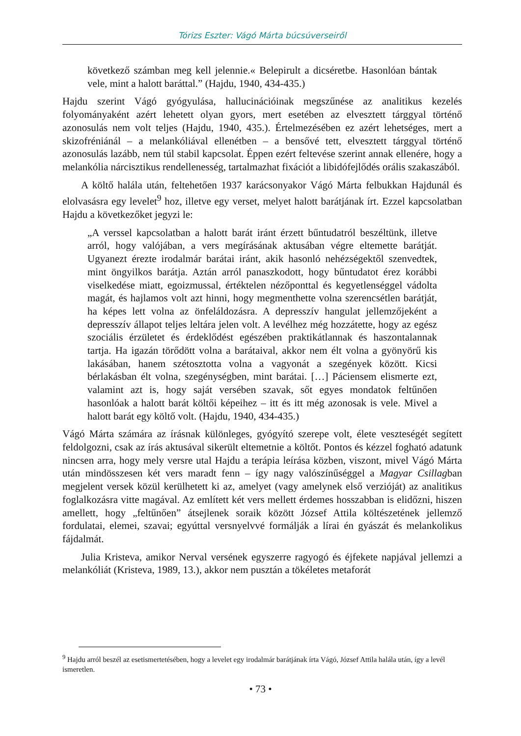Tórizs Eszter: Vágó Márta búcsúverseiről
következő számban meg kell jelennie.« Belepirult a dicséretbe. Hasonlóan bántak vele, mint a halott baráttal.” (Hajdu, 1940, 434-435.)
Hajdu szerint Vágó gyógyulása, hallucinációinak megszűnése az analitikus kezelés folyományaként azért lehetett olyan gyors, mert esetében az elvesztett tárggyal történő azonosulás nem volt teljes (Hajdu, 1940, 435.). Értelmezésében ez azért lehetséges, mert a skizofréniánál – a melankóliával ellenétben – a bensővé tett, elvesztett tárggyal történő azonosulás lazább, nem túl stabil kapcsolat. Éppen ezért feltevése szerint annak ellenére, hogy a melankólia nárcisztikus rendellenesség, tartalmazhat fixációt a libidófejlődés orális szakaszából.
A költő halála után, feltehetően 1937 karácsonyakor Vágó Márta felbukkan Hajdunál és elolvasásra egy levelet<sup>9</sup> hoz, illetve egy verset, melyet halott barátjának írt. Ezzel kapcsolatban Hajdu a következőket jegyzi le:
„A verssel kapcsolatban a halott barát iránt érzett bűntudatról beszéltünk, illetve arról, hogy valójában, a vers megírásának aktusában végre eltemette barátját. Ugyanezt érezte irodalmár barátai iránt, akik hasonló nehézségektől szenvedtek, mint öngyilkos barátja. Aztán arról panaszkodott, hogy bűntudatot érez korábbi viselkedése miatt, egoizmussal, értéktelen nézőponttal és kegyetlenséggel vádolta magát, és hajlamos volt azt hinni, hogy megmenthette volna szerencsétlen barátját, ha képes lett volna az önfeláldozásra. A depresszív hangulat jellemzőjeként a depresszív állapot teljes leltára jelen volt. A levélhez még hozzátette, hogy az egész szociális érzületet és érdeklődést egészében praktikátlannak és haszontalannak tartja. Ha igazán törődött volna a barátaival, akkor nem élt volna a gyönyörű kis lakásában, hanem szétosztotta volna a vagyonát a szegények között. Kicsi bérlakásban élt volna, szegénységben, mint barátai. […] Páciensem elismerte ezt, valamint azt is, hogy saját versében szavak, sőt egyes mondatok feltűnően hasonlóak a halott barát költői képeihez – itt és itt még azonosak is vele. Mivel a halott barát egy költő volt. (Hajdu, 1940, 434-435.)
Vágó Márta számára az írásnak különleges, gyógyító szerepe volt, élete veszteségét segített feldolgozni, csak az írás aktusával sikerült eltemetnie a költőt. Pontos és kézzel fogható adatunk nincsen arra, hogy mely versre utal Hajdu a terápia leírása közben, viszont, mivel Vágó Márta után mindösszesen két vers maradt fenn – így nagy valószínűséggel a Magyar Csillagban megjelent versek közül kerülhetett ki az, amelyet (vagy amelynek első verzióját) az analitikus foglalkozásra vitte magával. Az említett két vers mellett érdemes hosszabban is elidőzni, hiszen amellett, hogy „feltűnően” átsejlenek soraik között József Attila költészetének jellemző fordulatai, elemei, szavai; egyúttal versnyelvvé formálják a lírai én gyászát és melankolikus fájdalmát.
Julia Kristeva, amikor Nerval versének egyszerre ragyogó és éjfekete napjával jellemzi a melankóliát (Kristeva, 1989, 13.), akkor nem pusztán a tökéletes metaforát
<sup>9</sup> Hajdu arról beszél az esetismertetésében, hogy a levelet egy irodalmár barátjának írta Vágó, József Attila halála után, így a levél ismeretlen.
• 73 •